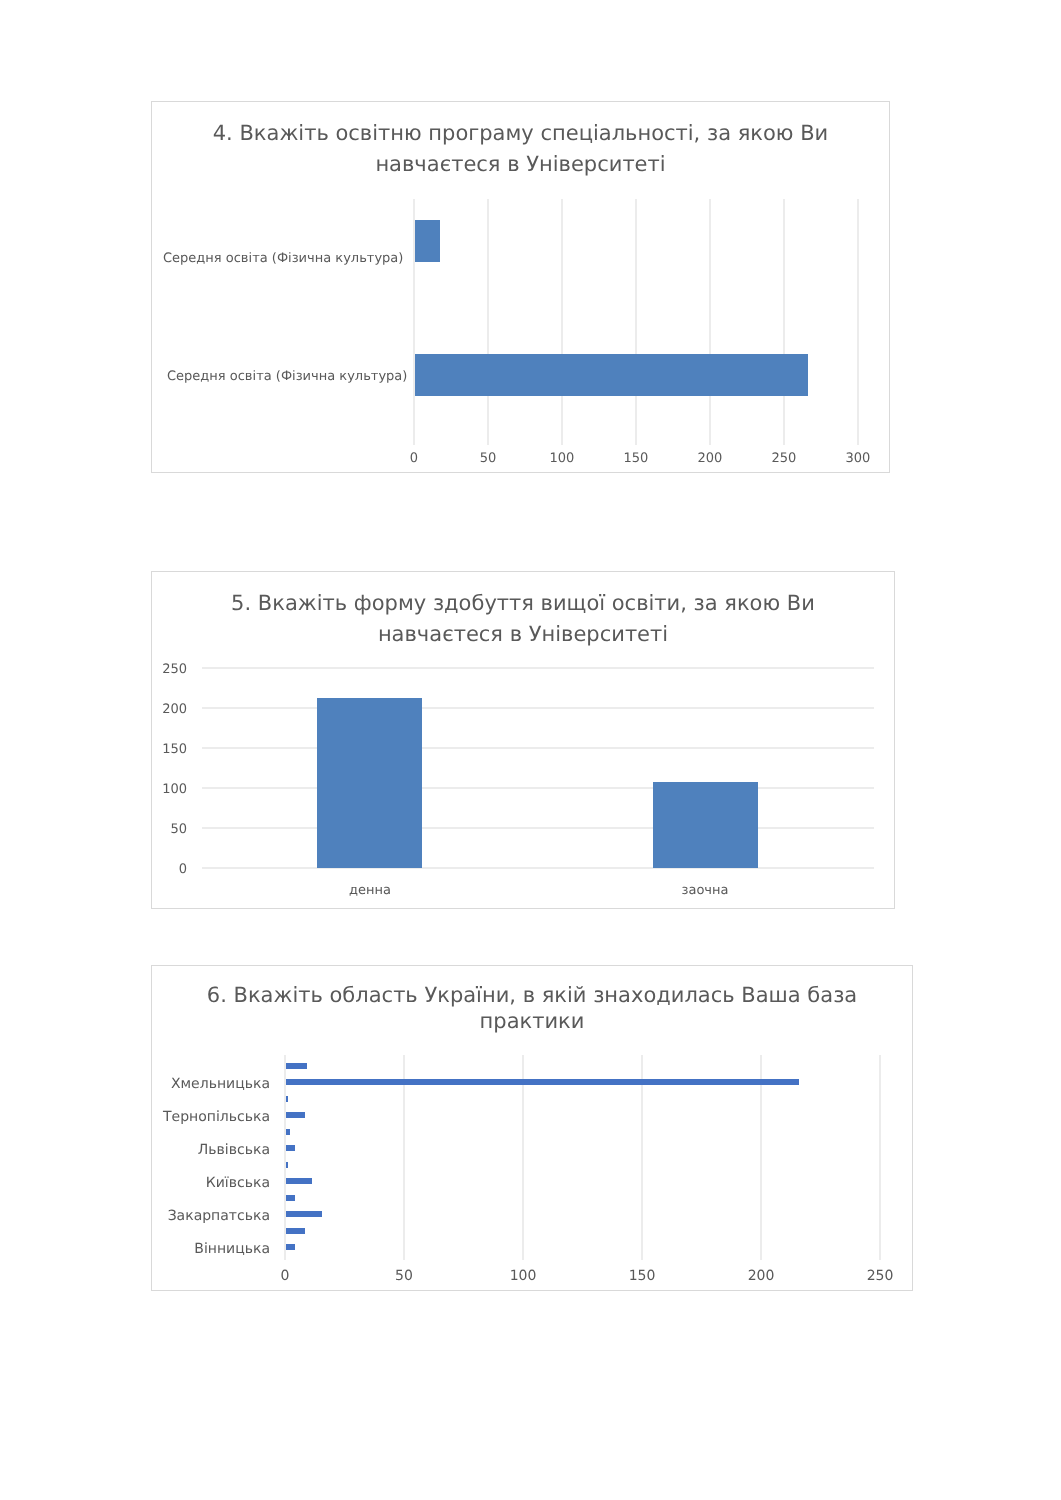4. Вкажіть освітню програму спеціальності, за якою Ви
навчаєтеся в Університеті
Середня освіта (Фізична культура)
Середня освіта (Фізична культура)
0
50
100
150
200
250
300
5. Вкажіть форму здобуття вищої освіти, за якою Ви
навчаєтеся в Університеті
250
200
150
100
50
0
денна
заочна
6. Вкажіть область України, в якій знаходилась Ваша база
практики
Хмельницька
Тернопільська
Львівська
Київська
Закарпатська
Вінницька
0
50
100
150
200
250